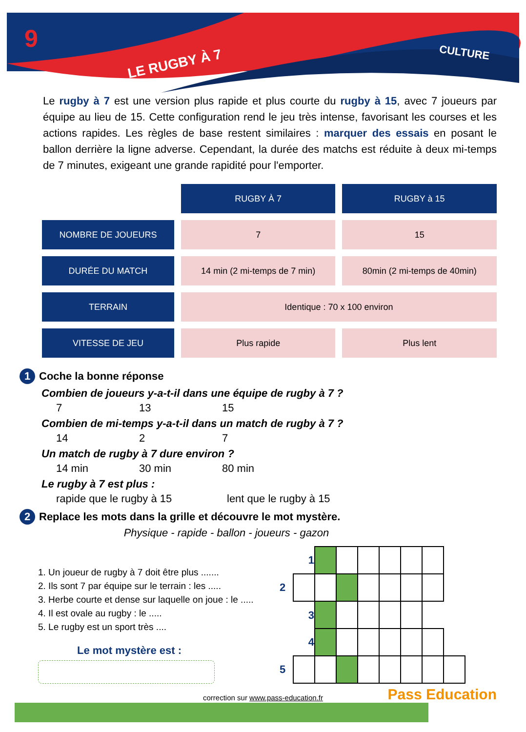9
LE RUGBY À 7
CULTURE
Le rugby à 7 est une version plus rapide et plus courte du rugby à 15, avec 7 joueurs par équipe au lieu de 15. Cette configuration rend le jeu très intense, favorisant les courses et les actions rapides. Les règles de base restent similaires : marquer des essais en posant le ballon derrière la ligne adverse. Cependant, la durée des matchs est réduite à deux mi-temps de 7 minutes, exigeant une grande rapidité pour l'emporter.
| | RUGBY À 7 | RUGBY à 15 |
| NOMBRE DE JOUEURS | 7 | 15 |
| DURÉE DU MATCH | 14 min (2 mi-temps de 7 min) | 80min (2 mi-temps de 40min) |
| TERRAIN | Identique : 70 x 100 environ | |
| VITESSE DE JEU | Plus rapide | Plus lent |
1 Coche la bonne réponse
Combien de joueurs y-a-t-il dans une équipe de rugby à 7 ?
7 13 15
Combien de mi-temps y-a-t-il dans un match de rugby à 7 ?
14 2 7
Un match de rugby à 7 dure environ ?
14 min 30 min 80 min
Le rugby à 7 est plus :
rapide que le rugby à 15 lent que le rugby à 15
2 Replace les mots dans la grille et découvre le mot mystère.
Physique - rapide - ballon - joueurs - gazon
1. Un joueur de rugby à 7 doit être plus .......
2. Ils sont 7 par équipe sur le terrain : les .....
3. Herbe courte et dense sur laquelle on joue : le .....
4. Il est ovale au rugby : le .....
5. Le rugby est un sport très ....
Le mot mystère est :
| | 1 | | | | | | | |
| 2 | | | | | | | | |
| | 3 | | | | | | | |
| | 4 | | | | | | | |
| 5 | | | | | | | | |
correction sur www.pass-education.fr
Pass Education